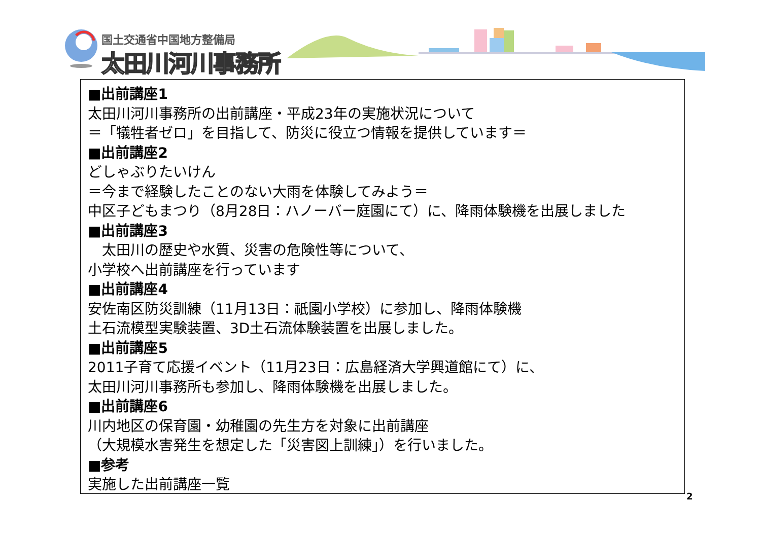国土交通省中国地方整備局
太田川河川事務所
■出前講座1
太田川河川事務所の出前講座・平成23年の実施状況について
＝「犠牲者ゼロ」を目指して、防災に役立つ情報を提供しています＝
■出前講座2
どしゃぶりたいけん
＝今まで経験したことのない大雨を体験してみよう＝
中区子どもまつり（8月28日：ハノーバー庭園にて）に、降雨体験機を出展しました
■出前講座3
　太田川の歴史や水質、災害の危険性等について、
小学校へ出前講座を行っています
■出前講座4
安佐南区防災訓練（11月13日：祇園小学校）に参加し、降雨体験機
土石流模型実験装置、3D土石流体験装置を出展しました。
■出前講座5
2011子育て応援イベント（11月23日：広島経済大学興道館にて）に、
太田川河川事務所も参加し、降雨体験機を出展しました。
■出前講座6
川内地区の保育園・幼稚園の先生方を対象に出前講座
（大規模水害発生を想定した「災害図上訓練」）を行いました。
■参考
実施した出前講座一覧
2